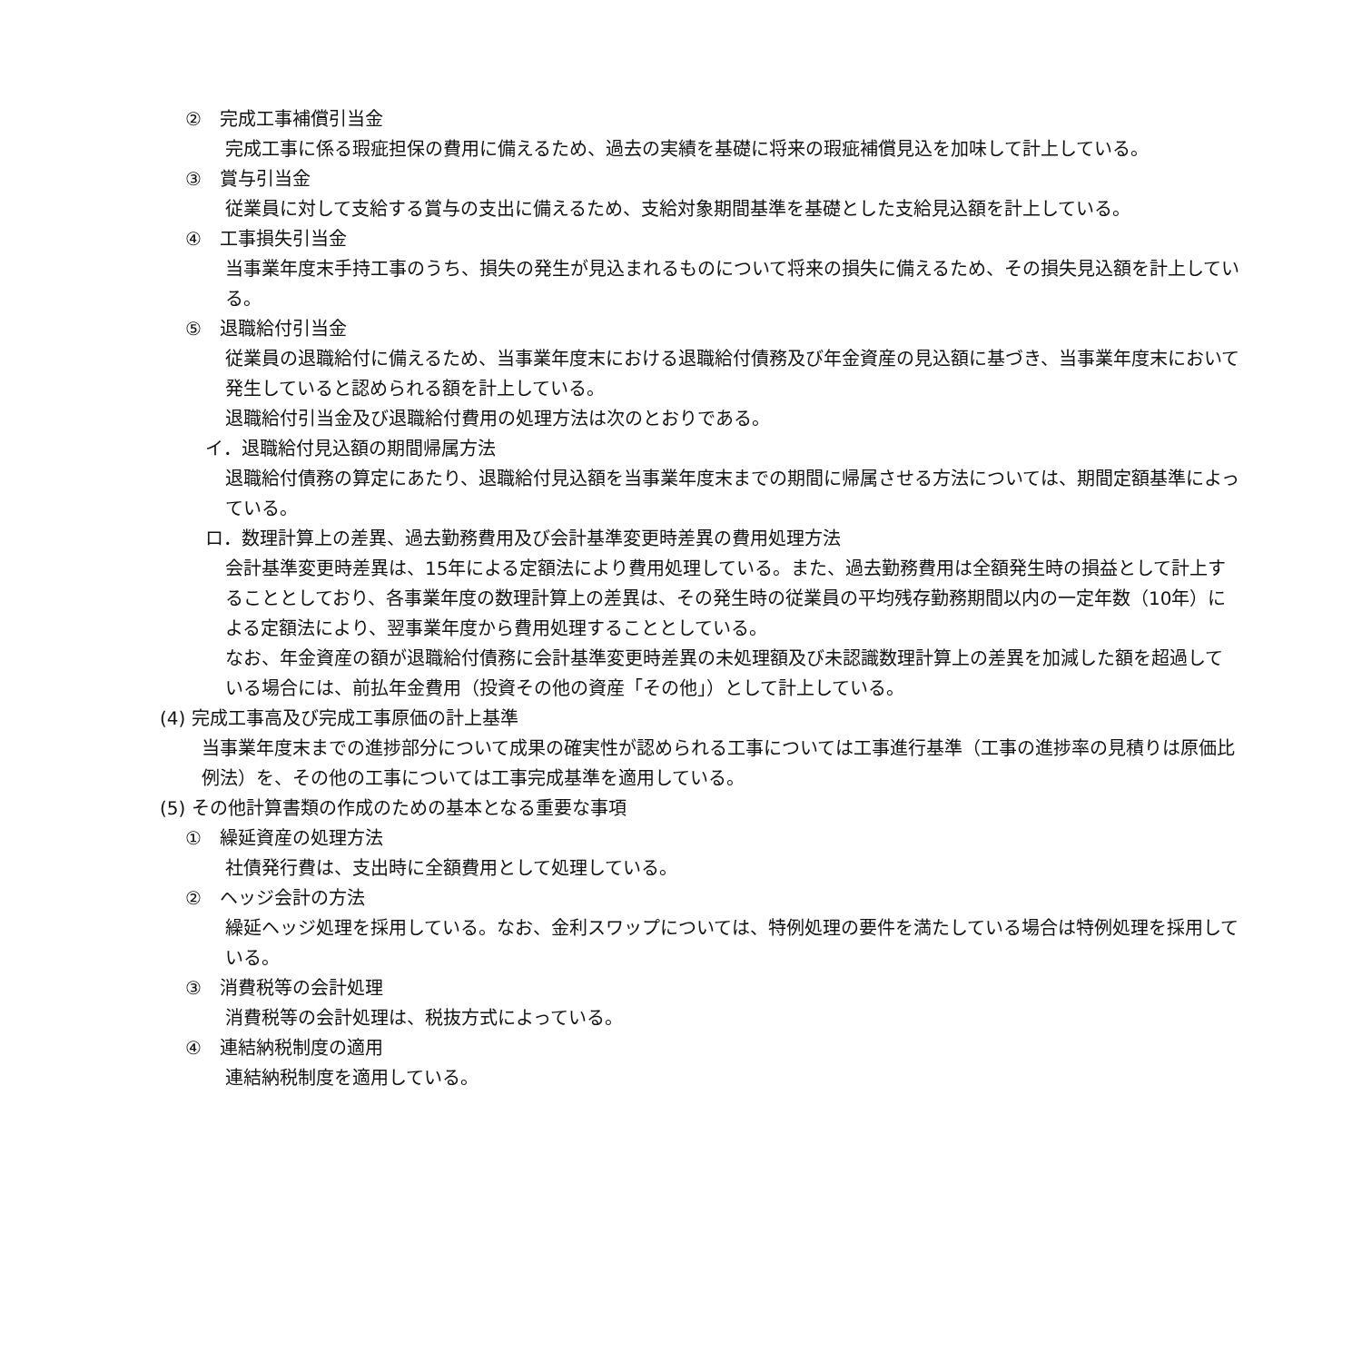②　完成工事補償引当金
完成工事に係る瑕疵担保の費用に備えるため、過去の実績を基礎に将来の瑕疵補償見込を加味して計上している。
③　賞与引当金
従業員に対して支給する賞与の支出に備えるため、支給対象期間基準を基礎とした支給見込額を計上している。
④　工事損失引当金
当事業年度末手持工事のうち、損失の発生が見込まれるものについて将来の損失に備えるため、その損失見込額を計上している。
⑤　退職給付引当金
従業員の退職給付に備えるため、当事業年度末における退職給付債務及び年金資産の見込額に基づき、当事業年度末において発生していると認められる額を計上している。
退職給付引当金及び退職給付費用の処理方法は次のとおりである。
イ．退職給付見込額の期間帰属方法
退職給付債務の算定にあたり、退職給付見込額を当事業年度末までの期間に帰属させる方法については、期間定額基準によっている。
ロ．数理計算上の差異、過去勤務費用及び会計基準変更時差異の費用処理方法
会計基準変更時差異は、15年による定額法により費用処理している。また、過去勤務費用は全額発生時の損益として計上することとしており、各事業年度の数理計算上の差異は、その発生時の従業員の平均残存勤務期間以内の一定年数（10年）による定額法により、翌事業年度から費用処理することとしている。
なお、年金資産の額が退職給付債務に会計基準変更時差異の未処理額及び未認識数理計算上の差異を加減した額を超過している場合には、前払年金費用（投資その他の資産「その他」）として計上している。
(4) 完成工事高及び完成工事原価の計上基準
当事業年度末までの進捗部分について成果の確実性が認められる工事については工事進行基準（工事の進捗率の見積りは原価比例法）を、その他の工事については工事完成基準を適用している。
(5) その他計算書類の作成のための基本となる重要な事項
①　繰延資産の処理方法
社債発行費は、支出時に全額費用として処理している。
②　ヘッジ会計の方法
繰延ヘッジ処理を採用している。なお、金利スワップについては、特例処理の要件を満たしている場合は特例処理を採用している。
③　消費税等の会計処理
消費税等の会計処理は、税抜方式によっている。
④　連結納税制度の適用
連結納税制度を適用している。